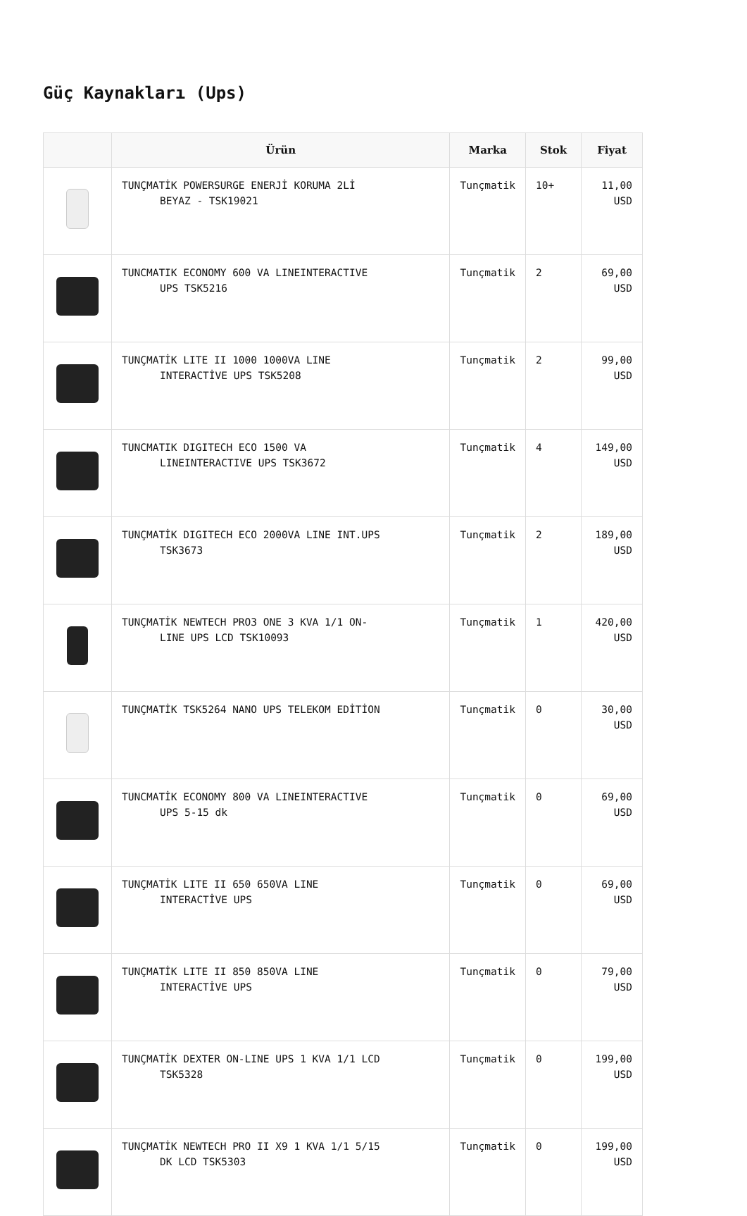Güç Kaynakları (Ups)
| | Ürün | Marka | Stok | Fiyat |
| --- | --- | --- | --- | --- |
| | TUNÇMATİK POWERSURGE ENERJİ KORUMA 2Lİ BEYAZ - TSK19021 | Tunçmatik | 10+ | 11,00 USD |
| | TUNCMATIK ECONOMY 600 VA LINEINTERACTIVE UPS TSK5216 | Tunçmatik | 2 | 69,00 USD |
| | TUNÇMATİK LITE II 1000 1000VA LINE INTERACTİVE UPS TSK5208 | Tunçmatik | 2 | 99,00 USD |
| | TUNCMATIK DIGITECH ECO 1500 VA LINEINTERACTIVE UPS TSK3672 | Tunçmatik | 4 | 149,00 USD |
| | TUNÇMATİK DIGITECH ECO 2000VA LINE INT.UPS TSK3673 | Tunçmatik | 2 | 189,00 USD |
| | TUNÇMATİK NEWTECH PRO3 ONE 3 KVA 1/1 ON- LINE UPS LCD TSK10093 | Tunçmatik | 1 | 420,00 USD |
| | TUNÇMATİK TSK5264 NANO UPS TELEKOM EDİTİON | Tunçmatik | 0 | 30,00 USD |
| | TUNCMATİK ECONOMY 800 VA LINEINTERACTIVE UPS 5-15 dk | Tunçmatik | 0 | 69,00 USD |
| | TUNÇMATİK LITE II 650 650VA LINE INTERACTİVE UPS | Tunçmatik | 0 | 69,00 USD |
| | TUNÇMATİK LITE II 850 850VA LINE INTERACTİVE UPS | Tunçmatik | 0 | 79,00 USD |
| | TUNÇMATİK DEXTER ON-LINE UPS 1 KVA 1/1 LCD TSK5328 | Tunçmatik | 0 | 199,00 USD |
| | TUNÇMATİK NEWTECH PRO II X9 1 KVA 1/1 5/15 DK LCD TSK5303 | Tunçmatik | 0 | 199,00 USD |